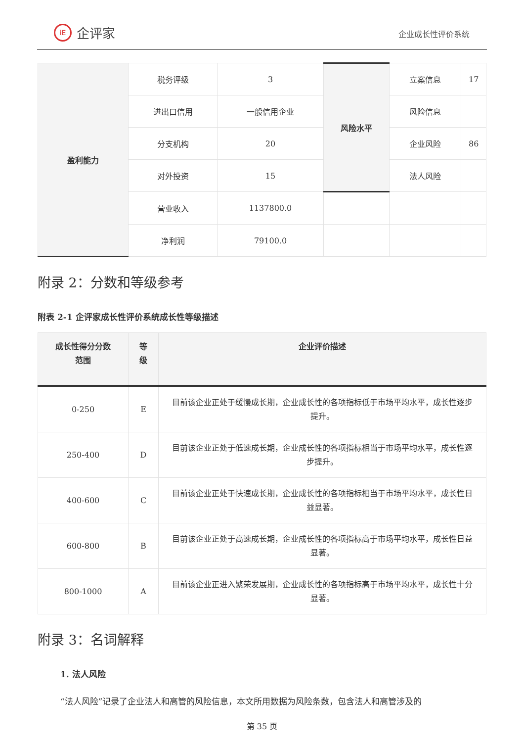iE 企评家
企业成长性评价系统
| 盈利能力 | 税务评级 | 3 | 风险水平 | 立案信息 | 17 |
| | 进出口信用 | 一般信用企业 | | 风险信息 | |
| | 分支机构 | 20 | | 企业风险 | 86 |
| | 对外投资 | 15 | | 法人风险 | |
| | 营业收入 | 1137800.0 | | | |
| | 净利润 | 79100.0 | | | |
附录 2：分数和等级参考
附表 2-1 企评家成长性评价系统成长性等级描述
| 成长性得分分数 范围 | 等 级 | 企业评价描述 |
| --- | --- | --- |
| 0-250 | E | 目前该企业正处于缓慢成长期，企业成长性的各项指标低于市场平均水平，成长性逐步提升。 |
| 250-400 | D | 目前该企业正处于低速成长期，企业成长性的各项指标相当于市场平均水平，成长性逐步提升。 |
| 400-600 | C | 目前该企业正处于快速成长期，企业成长性的各项指标相当于市场平均水平，成长性日益显著。 |
| 600-800 | B | 目前该企业正处于高速成长期，企业成长性的各项指标高于市场平均水平，成长性日益显著。 |
| 800-1000 | A | 目前该企业正进入繁荣发展期，企业成长性的各项指标高于市场平均水平，成长性十分显著。 |
附录 3：名词解释
1. 法人风险
“法人风险”记录了企业法人和高管的风险信息，本文所用数据为风险条数，包含法人和高管涉及的
第 35 页